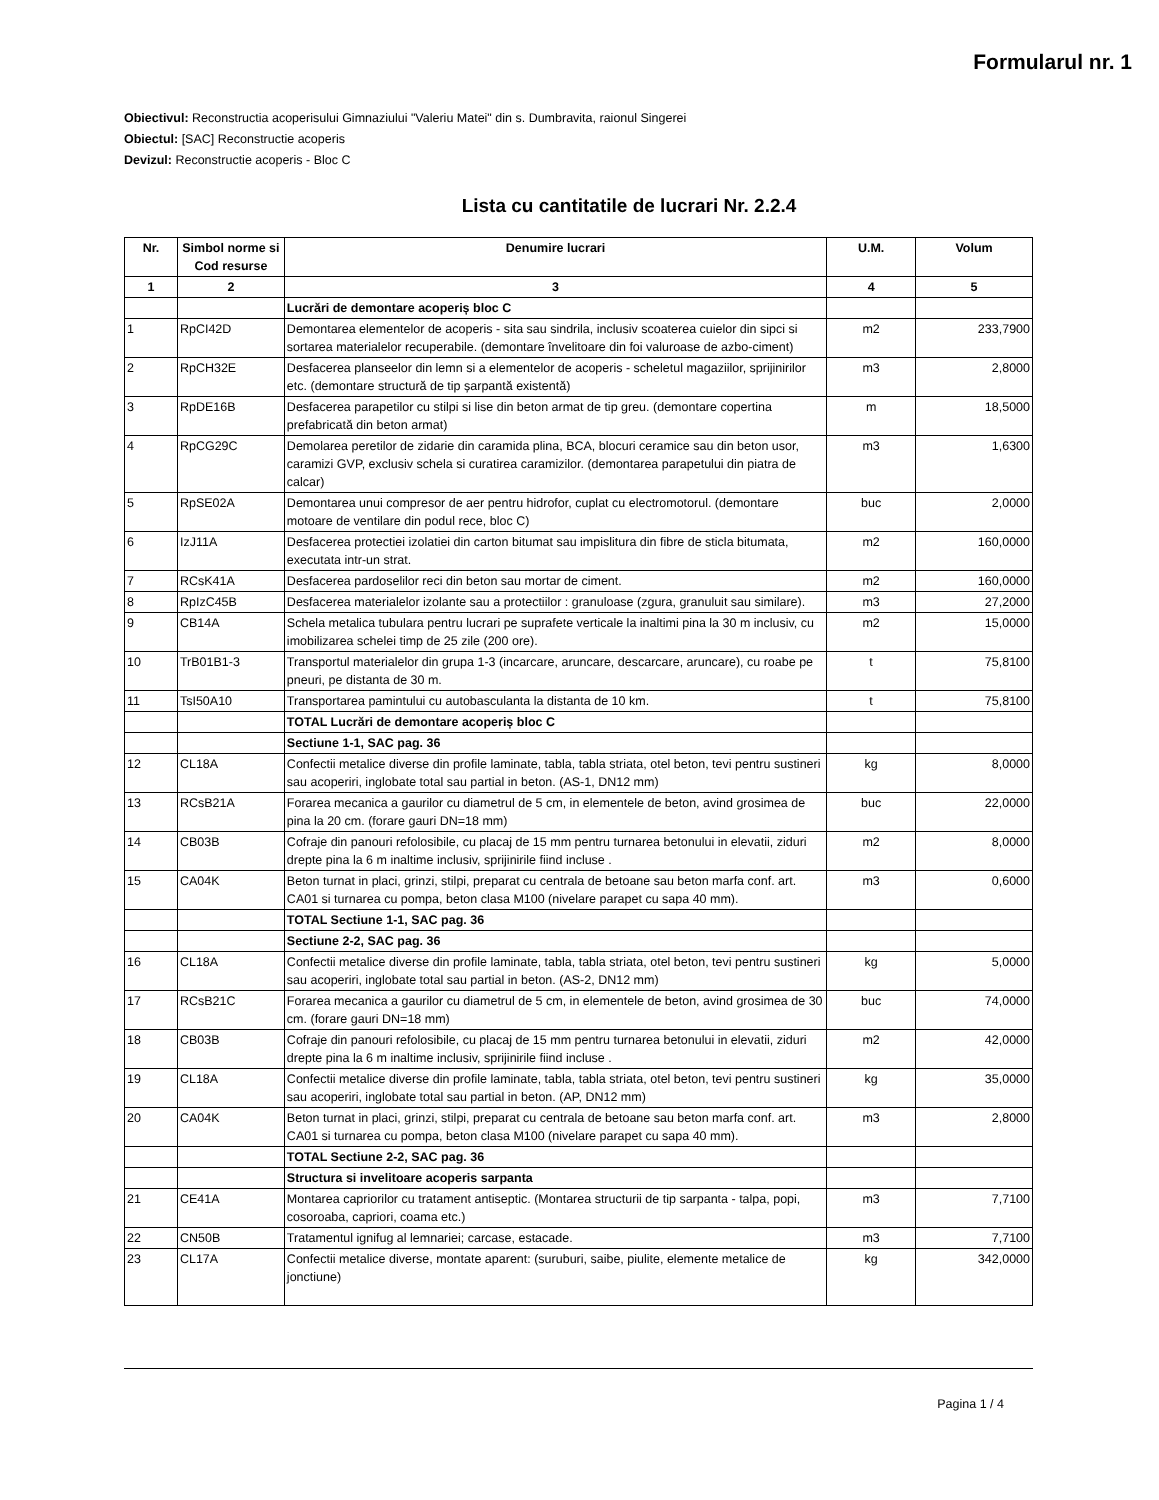Formularul nr. 1
Obiectivul: Reconstructia acoperisului Gimnaziului "Valeriu Matei" din s. Dumbravita, raionul Singerei
Obiectul: [SAC] Reconstructie acoperis
Devizul: Reconstructie acoperis - Bloc C
Lista cu cantitatile de lucrari Nr. 2.2.4
| Nr. | Simbol norme si Cod resurse | Denumire lucrari | U.M. | Volum |
| --- | --- | --- | --- | --- |
| 1 | 2 | 3 | 4 | 5 |
| | | Lucrări de demontare acoperiș bloc C | | |
| 1 | RpCI42D | Demontarea elementelor de acoperis - sita sau sindrila, inclusiv scoaterea cuielor din sipci si sortarea materialelor recuperabile. (demontare învelitoare din foi valuroase de azbo-ciment) | m2 | 233,7900 |
| 2 | RpCH32E | Desfacerea planseelor din lemn si a elementelor de acoperis - scheletul magaziilor, sprijinirilor etc. (demontare structură de tip șarpantă existentă) | m3 | 2,8000 |
| 3 | RpDE16B | Desfacerea parapetilor cu stilpi si lise din beton armat de tip greu. (demontare copertina prefabricată din beton armat) | m | 18,5000 |
| 4 | RpCG29C | Demolarea peretilor de zidarie din caramida plina, BCA, blocuri ceramice sau din beton usor, caramizi GVP, exclusiv schela si curatirea caramizilor. (demontarea parapetului din piatra de calcar) | m3 | 1,6300 |
| 5 | RpSE02A | Demontarea unui compresor de aer pentru hidrofor, cuplat cu electromotorul. (demontare motoare de ventilare din podul rece, bloc C) | buc | 2,0000 |
| 6 | IzJ11A | Desfacerea protectiei izolatiei din carton bitumat sau impislitura din fibre de sticla bitumata, executata intr-un strat. | m2 | 160,0000 |
| 7 | RCsK41A | Desfacerea pardoselilor reci din beton sau mortar de ciment. | m2 | 160,0000 |
| 8 | RpIzC45B | Desfacerea materialelor izolante sau a protectiilor : granuloase (zgura, granuluit sau similare). | m3 | 27,2000 |
| 9 | CB14A | Schela metalica tubulara pentru lucrari pe suprafete verticale la inaltimi pina la 30 m inclusiv, cu imobilizarea schelei timp de 25 zile (200 ore). | m2 | 15,0000 |
| 10 | TrB01B1-3 | Transportul materialelor din grupa 1-3 (incarcare, aruncare, descarcare, aruncare), cu roabe pe pneuri, pe distanta de 30 m. | t | 75,8100 |
| 11 | TsI50A10 | Transportarea pamintului cu autobasculanta la distanta de 10 km. | t | 75,8100 |
| | | TOTAL Lucrări de demontare acoperiș bloc C | | |
| | | Sectiune 1-1, SAC pag. 36 | | |
| 12 | CL18A | Confectii metalice diverse din profile laminate, tabla, tabla striata, otel beton, tevi pentru sustineri sau acoperiri, inglobate total sau partial in beton. (AS-1, DN12 mm) | kg | 8,0000 |
| 13 | RCsB21A | Forarea mecanica a gaurilor cu diametrul de 5 cm, in elementele de beton, avind grosimea de pina la 20 cm. (forare gauri DN=18 mm) | buc | 22,0000 |
| 14 | CB03B | Cofraje din panouri refolosibile, cu placaj de 15 mm pentru turnarea betonului in elevatii, ziduri drepte pina la 6 m inaltime inclusiv, sprijinirile fiind incluse . | m2 | 8,0000 |
| 15 | CA04K | Beton turnat in placi, grinzi, stilpi, preparat cu centrala de betoane sau beton marfa conf. art. CA01 si turnarea cu pompa, beton clasa M100 (nivelare parapet cu sapa 40 mm). | m3 | 0,6000 |
| | | TOTAL Sectiune 1-1, SAC pag. 36 | | |
| | | Sectiune 2-2, SAC pag. 36 | | |
| 16 | CL18A | Confectii metalice diverse din profile laminate, tabla, tabla striata, otel beton, tevi pentru sustineri sau acoperiri, inglobate total sau partial in beton. (AS-2, DN12 mm) | kg | 5,0000 |
| 17 | RCsB21C | Forarea mecanica a gaurilor cu diametrul de 5 cm, in elementele de beton, avind grosimea de 30 cm. (forare gauri DN=18 mm) | buc | 74,0000 |
| 18 | CB03B | Cofraje din panouri refolosibile, cu placaj de 15 mm pentru turnarea betonului in elevatii, ziduri drepte pina la 6 m inaltime inclusiv, sprijinirile fiind incluse . | m2 | 42,0000 |
| 19 | CL18A | Confectii metalice diverse din profile laminate, tabla, tabla striata, otel beton, tevi pentru sustineri sau acoperiri, inglobate total sau partial in beton. (AP, DN12 mm) | kg | 35,0000 |
| 20 | CA04K | Beton turnat in placi, grinzi, stilpi, preparat cu centrala de betoane sau beton marfa conf. art. CA01 si turnarea cu pompa, beton clasa M100 (nivelare parapet cu sapa 40 mm). | m3 | 2,8000 |
| | | TOTAL Sectiune 2-2, SAC pag. 36 | | |
| | | Structura si invelitoare acoperis sarpanta | | |
| 21 | CE41A | Montarea capriorilor cu tratament antiseptic. (Montarea structurii de tip sarpanta - talpa, popi, cosoroaba, capriori, coama etc.) | m3 | 7,7100 |
| 22 | CN50B | Tratamentul ignifug al lemnariei; carcase, estacade. | m3 | 7,7100 |
| 23 | CL17A | Confectii metalice diverse, montate aparent: (suruburi, saibe, piulite, elemente metalice de jonctiune) | kg | 342,0000 |
Pagina 1 / 4